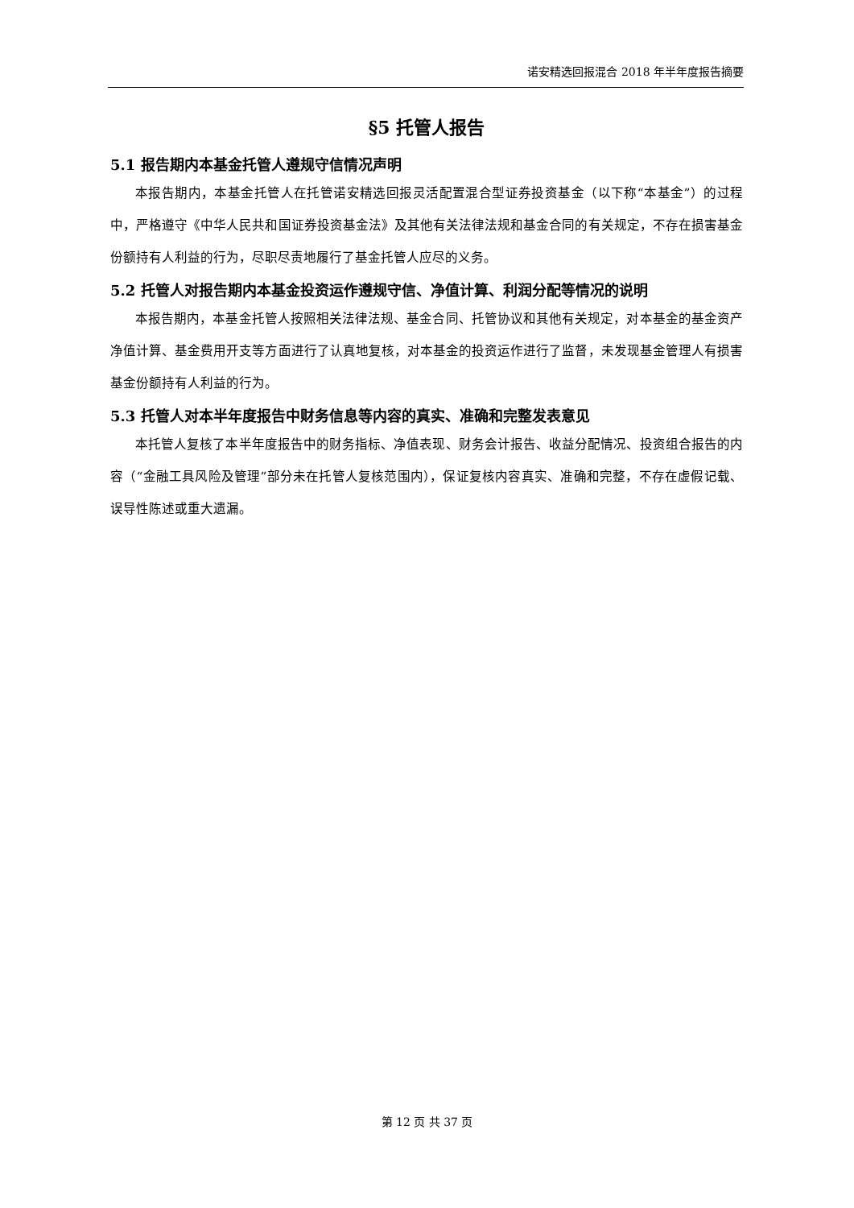诺安精选回报混合 2018 年半年度报告摘要
§5 托管人报告
5.1 报告期内本基金托管人遵规守信情况声明
本报告期内，本基金托管人在托管诺安精选回报灵活配置混合型证券投资基金（以下称“本基金”）的过程中，严格遵守《中华人民共和国证券投资基金法》及其他有关法律法规和基金合同的有关规定，不存在损害基金份额持有人利益的行为，尽职尽责地履行了基金托管人应尽的义务。
5.2 托管人对报告期内本基金投资运作遵规守信、净值计算、利润分配等情况的说明
本报告期内，本基金托管人按照相关法律法规、基金合同、托管协议和其他有关规定，对本基金的基金资产净值计算、基金费用开支等方面进行了认真地复核，对本基金的投资运作进行了监督，未发现基金管理人有损害基金份额持有人利益的行为。
5.3 托管人对本半年度报告中财务信息等内容的真实、准确和完整发表意见
本托管人复核了本半年度报告中的财务指标、净值表现、财务会计报告、收益分配情况、投资组合报告的内容（“金融工具风险及管理”部分未在托管人复核范围内），保证复核内容真实、准确和完整，不存在虚假记载、误导性陈述或重大遗漏。
第 12 页 共 37 页